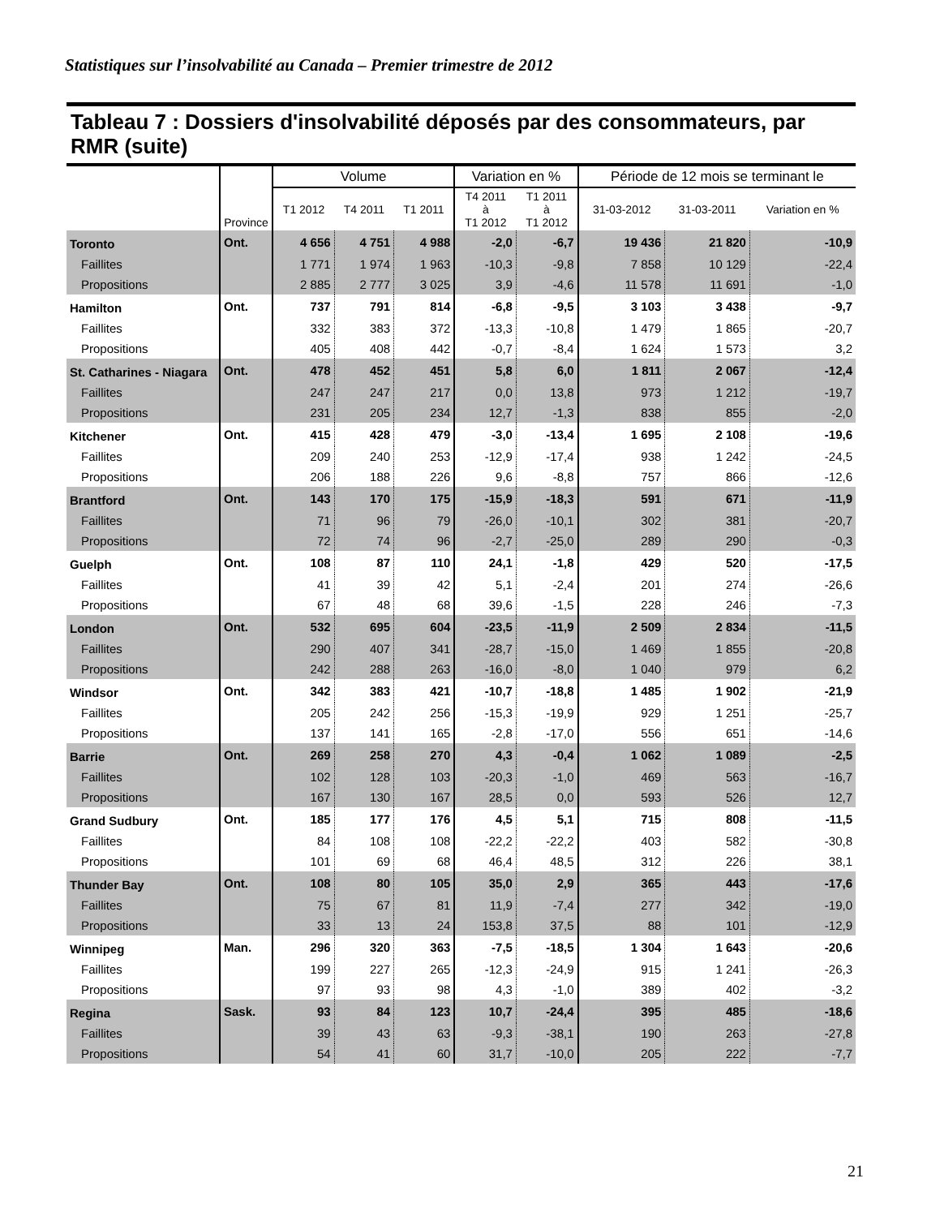Statistiques sur l’insolvabilité au Canada – Premier trimestre de 2012
Tableau 7 : Dossiers d'insolvabilité déposés par des consommateurs, par RMR (suite)
| | Province | Volume | | | Variation en % | | Période de 12 mois se terminant le | | |
| --- | --- | --- | --- | --- | --- | --- | --- | --- | --- |
| | | T1 2012 | T4 2011 | T1 2011 | T4 2011 à T1 2012 | T1 2011 à T1 2012 | 31-03-2012 | 31-03-2011 | Variation en % |
| Toronto | Ont. | 4 656 | 4 751 | 4 988 | -2,0 | -6,7 | 19 436 | 21 820 | -10,9 |
| Faillites | | 1 771 | 1 974 | 1 963 | -10,3 | -9,8 | 7 858 | 10 129 | -22,4 |
| Propositions | | 2 885 | 2 777 | 3 025 | 3,9 | -4,6 | 11 578 | 11 691 | -1,0 |
| Hamilton | Ont. | 737 | 791 | 814 | -6,8 | -9,5 | 3 103 | 3 438 | -9,7 |
| Faillites | | 332 | 383 | 372 | -13,3 | -10,8 | 1 479 | 1 865 | -20,7 |
| Propositions | | 405 | 408 | 442 | -0,7 | -8,4 | 1 624 | 1 573 | 3,2 |
| St. Catharines - Niagara | Ont. | 478 | 452 | 451 | 5,8 | 6,0 | 1 811 | 2 067 | -12,4 |
| Faillites | | 247 | 247 | 217 | 0,0 | 13,8 | 973 | 1 212 | -19,7 |
| Propositions | | 231 | 205 | 234 | 12,7 | -1,3 | 838 | 855 | -2,0 |
| Kitchener | Ont. | 415 | 428 | 479 | -3,0 | -13,4 | 1 695 | 2 108 | -19,6 |
| Faillites | | 209 | 240 | 253 | -12,9 | -17,4 | 938 | 1 242 | -24,5 |
| Propositions | | 206 | 188 | 226 | 9,6 | -8,8 | 757 | 866 | -12,6 |
| Brantford | Ont. | 143 | 170 | 175 | -15,9 | -18,3 | 591 | 671 | -11,9 |
| Faillites | | 71 | 96 | 79 | -26,0 | -10,1 | 302 | 381 | -20,7 |
| Propositions | | 72 | 74 | 96 | -2,7 | -25,0 | 289 | 290 | -0,3 |
| Guelph | Ont. | 108 | 87 | 110 | 24,1 | -1,8 | 429 | 520 | -17,5 |
| Faillites | | 41 | 39 | 42 | 5,1 | -2,4 | 201 | 274 | -26,6 |
| Propositions | | 67 | 48 | 68 | 39,6 | -1,5 | 228 | 246 | -7,3 |
| London | Ont. | 532 | 695 | 604 | -23,5 | -11,9 | 2 509 | 2 834 | -11,5 |
| Faillites | | 290 | 407 | 341 | -28,7 | -15,0 | 1 469 | 1 855 | -20,8 |
| Propositions | | 242 | 288 | 263 | -16,0 | -8,0 | 1 040 | 979 | 6,2 |
| Windsor | Ont. | 342 | 383 | 421 | -10,7 | -18,8 | 1 485 | 1 902 | -21,9 |
| Faillites | | 205 | 242 | 256 | -15,3 | -19,9 | 929 | 1 251 | -25,7 |
| Propositions | | 137 | 141 | 165 | -2,8 | -17,0 | 556 | 651 | -14,6 |
| Barrie | Ont. | 269 | 258 | 270 | 4,3 | -0,4 | 1 062 | 1 089 | -2,5 |
| Faillites | | 102 | 128 | 103 | -20,3 | -1,0 | 469 | 563 | -16,7 |
| Propositions | | 167 | 130 | 167 | 28,5 | 0,0 | 593 | 526 | 12,7 |
| Grand Sudbury | Ont. | 185 | 177 | 176 | 4,5 | 5,1 | 715 | 808 | -11,5 |
| Faillites | | 84 | 108 | 108 | -22,2 | -22,2 | 403 | 582 | -30,8 |
| Propositions | | 101 | 69 | 68 | 46,4 | 48,5 | 312 | 226 | 38,1 |
| Thunder Bay | Ont. | 108 | 80 | 105 | 35,0 | 2,9 | 365 | 443 | -17,6 |
| Faillites | | 75 | 67 | 81 | 11,9 | -7,4 | 277 | 342 | -19,0 |
| Propositions | | 33 | 13 | 24 | 153,8 | 37,5 | 88 | 101 | -12,9 |
| Winnipeg | Man. | 296 | 320 | 363 | -7,5 | -18,5 | 1 304 | 1 643 | -20,6 |
| Faillites | | 199 | 227 | 265 | -12,3 | -24,9 | 915 | 1 241 | -26,3 |
| Propositions | | 97 | 93 | 98 | 4,3 | -1,0 | 389 | 402 | -3,2 |
| Regina | Sask. | 93 | 84 | 123 | 10,7 | -24,4 | 395 | 485 | -18,6 |
| Faillites | | 39 | 43 | 63 | -9,3 | -38,1 | 190 | 263 | -27,8 |
| Propositions | | 54 | 41 | 60 | 31,7 | -10,0 | 205 | 222 | -7,7 |
21